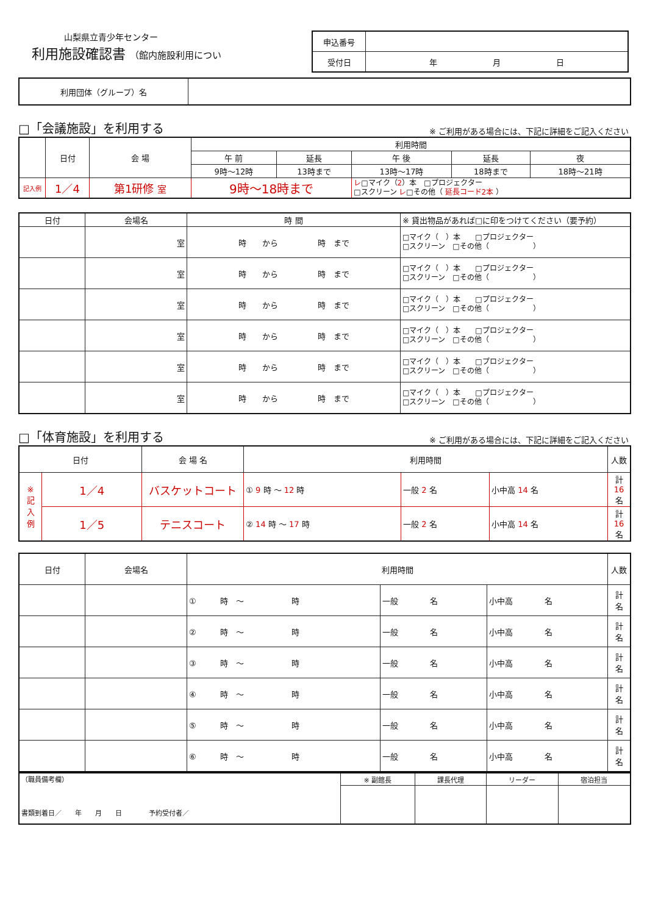山梨県立青少年センター
利用施設確認書 （館内施設利用につい
| 申込番号 | |
| 受付日 | 年 月 日 |
| 利用団体（グループ）名 | |
□「会議施設」を利用する ※ ご利用がある場合には、下記に詳細をご記入ください
| | 日付 | 会 場 | 利用時間 | | | | |
| | | | 午 前 | 延長 | 午 後 | 延長 | 夜 |
| | | | 9時〜12時 | 13時まで | 13時〜17時 | 18時まで | 18時〜21時 |
| 記入例 | 1／4 | 第1研修 室 | 9時〜18時まで | | レ □マイク（ 2 ）本 □プロジェクター □スクリーン レ □その他（ 延長コード2本 ） | | |
| 日付 | 会場名 | 時 間 | ※ 貸出物品があれば□に印をつけてください（要予約） |
| | 室 | 時 から 時 まで | □マイク（ ）本 □プロジェクター □スクリーン □その他（ ） |
| | 室 | 時 から 時 まで | □マイク（ ）本 □プロジェクター □スクリーン □その他（ ） |
| | 室 | 時 から 時 まで | □マイク（ ）本 □プロジェクター □スクリーン □その他（ ） |
| | 室 | 時 から 時 まで | □マイク（ ）本 □プロジェクター □スクリーン □その他（ ） |
| | 室 | 時 から 時 まで | □マイク（ ）本 □プロジェクター □スクリーン □その他（ ） |
| | 室 | 時 から 時 まで | □マイク（ ）本 □プロジェクター □スクリーン □その他（ ） |
□「体育施設」を利用する ※ ご利用がある場合には、下記に詳細をご記入ください
| 日付 | | 会 場 名 | 利用時間 | | | 人数 |
| ※ 記 入 例 | 1／4 | バスケットコート | ① 9 時 〜 12 時 | 一般 2 名 | 小中高 14 名 | 計 16 名 |
| | 1／5 | テニスコート | ② 14 時 〜 17 時 | 一般 2 名 | 小中高 14 名 | 計 16 名 |
| 日付 | 会場名 | 利用時間 | | | 人数 |
| | | ① 時 〜 時 | 一般 名 | 小中高 名 | 計 名 |
| | | ② 時 〜 時 | 一般 名 | 小中高 名 | 計 名 |
| | | ③ 時 〜 時 | 一般 名 | 小中高 名 | 計 名 |
| | | ④ 時 〜 時 | 一般 名 | 小中高 名 | 計 名 |
| | | ⑤ 時 〜 時 | 一般 名 | 小中高 名 | 計 名 |
| | | ⑥ 時 〜 時 | 一般 名 | 小中高 名 | 計 名 |
| （職員備考欄） 書類到着日／ 年 月 日 予約受付者／ | ※ 副館長 | 課長代理 | リーダー | 宿泊担当 |